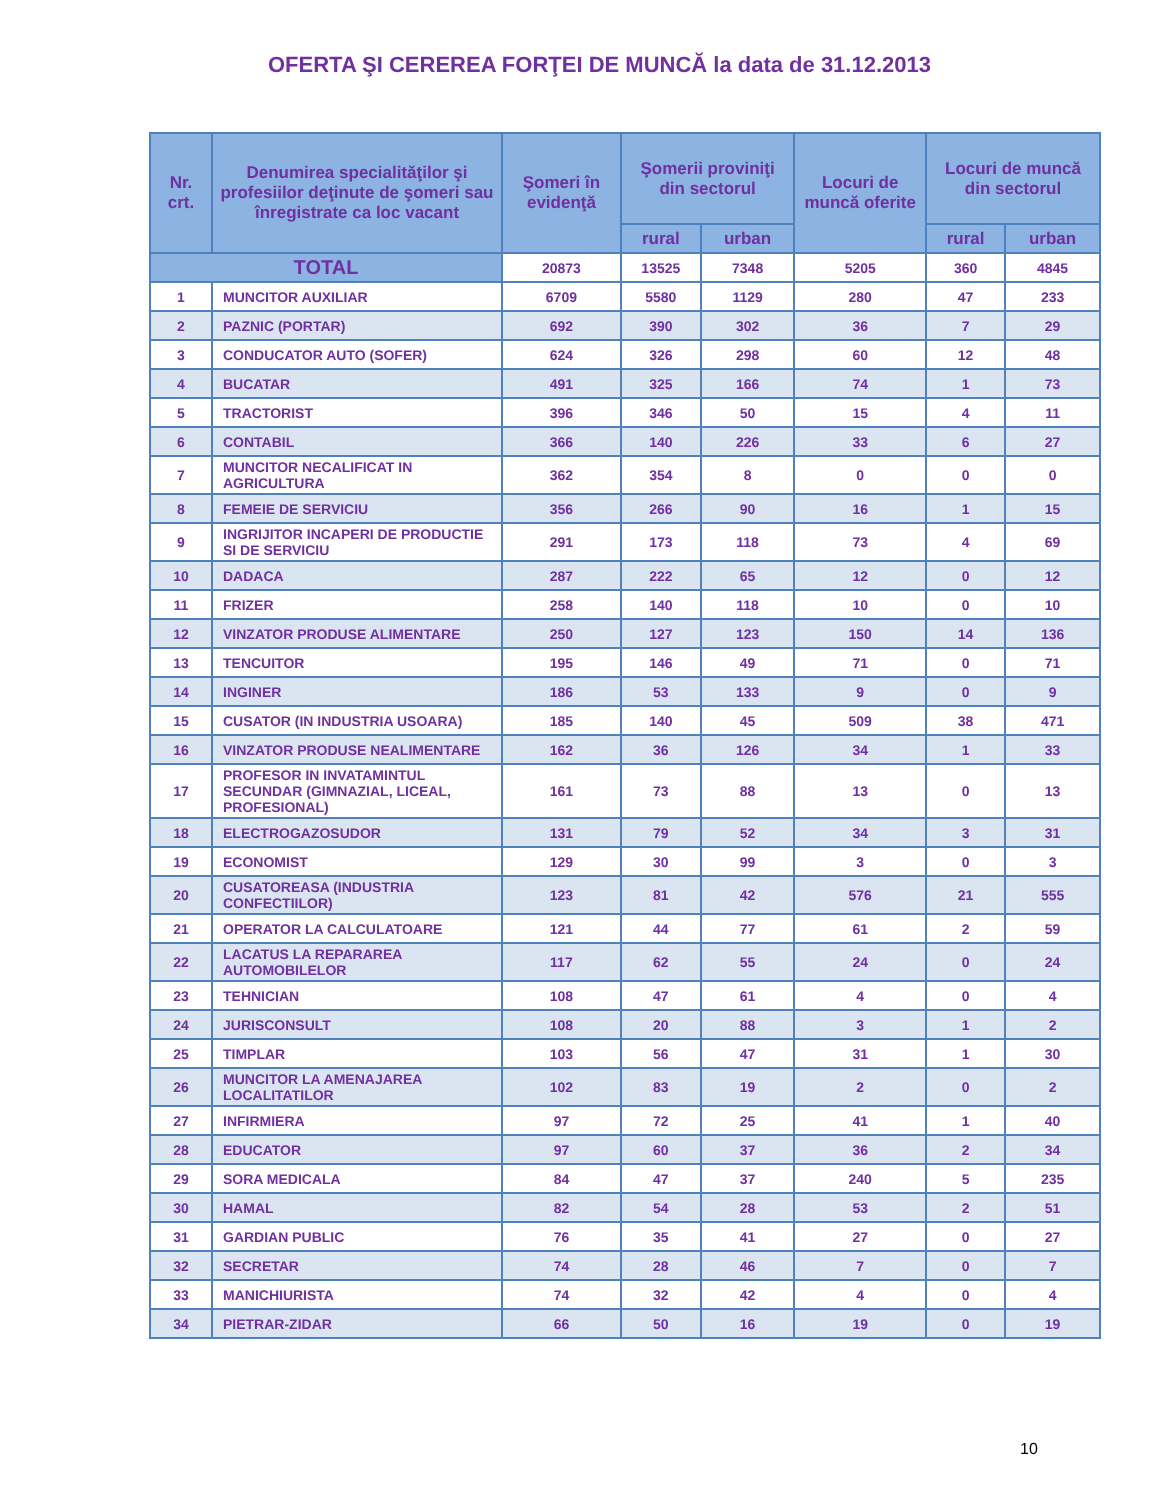OFERTA ŞI CEREREA FORŢEI DE MUNCĂ la data de 31.12.2013
| Nr. crt. | Denumirea specialităţilor şi profesiilor deţinute de şomeri sau înregistrate ca loc vacant | Şomeri în evidenţă | Şomerii proviniţi din sectorul | | Locuri de muncă oferite | Locuri de muncă din sectorul | |
| --- | --- | --- | --- | --- | --- | --- | --- |
| | | | rural | urban | | rural | urban |
| TOTAL | | 20873 | 13525 | 7348 | 5205 | 360 | 4845 |
| 1 | MUNCITOR AUXILIAR | 6709 | 5580 | 1129 | 280 | 47 | 233 |
| 2 | PAZNIC (PORTAR) | 692 | 390 | 302 | 36 | 7 | 29 |
| 3 | CONDUCATOR AUTO (SOFER) | 624 | 326 | 298 | 60 | 12 | 48 |
| 4 | BUCATAR | 491 | 325 | 166 | 74 | 1 | 73 |
| 5 | TRACTORIST | 396 | 346 | 50 | 15 | 4 | 11 |
| 6 | CONTABIL | 366 | 140 | 226 | 33 | 6 | 27 |
| 7 | MUNCITOR NECALIFICAT IN AGRICULTURA | 362 | 354 | 8 | 0 | 0 | 0 |
| 8 | FEMEIE DE SERVICIU | 356 | 266 | 90 | 16 | 1 | 15 |
| 9 | INGRIJITOR INCAPERI DE PRODUCTIE SI DE SERVICIU | 291 | 173 | 118 | 73 | 4 | 69 |
| 10 | DADACA | 287 | 222 | 65 | 12 | 0 | 12 |
| 11 | FRIZER | 258 | 140 | 118 | 10 | 0 | 10 |
| 12 | VINZATOR PRODUSE ALIMENTARE | 250 | 127 | 123 | 150 | 14 | 136 |
| 13 | TENCUITOR | 195 | 146 | 49 | 71 | 0 | 71 |
| 14 | INGINER | 186 | 53 | 133 | 9 | 0 | 9 |
| 15 | CUSATOR (IN INDUSTRIA USOARA) | 185 | 140 | 45 | 509 | 38 | 471 |
| 16 | VINZATOR PRODUSE NEALIMENTARE | 162 | 36 | 126 | 34 | 1 | 33 |
| 17 | PROFESOR IN INVATAMINTUL SECUNDAR (GIMNAZIAL, LICEAL, PROFESIONAL) | 161 | 73 | 88 | 13 | 0 | 13 |
| 18 | ELECTROGAZOSUDOR | 131 | 79 | 52 | 34 | 3 | 31 |
| 19 | ECONOMIST | 129 | 30 | 99 | 3 | 0 | 3 |
| 20 | CUSATOREASA (INDUSTRIA CONFECTIILOR) | 123 | 81 | 42 | 576 | 21 | 555 |
| 21 | OPERATOR LA CALCULATOARE | 121 | 44 | 77 | 61 | 2 | 59 |
| 22 | LACATUS LA REPARAREA AUTOMOBILELOR | 117 | 62 | 55 | 24 | 0 | 24 |
| 23 | TEHNICIAN | 108 | 47 | 61 | 4 | 0 | 4 |
| 24 | JURISCONSULT | 108 | 20 | 88 | 3 | 1 | 2 |
| 25 | TIMPLAR | 103 | 56 | 47 | 31 | 1 | 30 |
| 26 | MUNCITOR LA AMENAJAREA LOCALITATILOR | 102 | 83 | 19 | 2 | 0 | 2 |
| 27 | INFIRMIERA | 97 | 72 | 25 | 41 | 1 | 40 |
| 28 | EDUCATOR | 97 | 60 | 37 | 36 | 2 | 34 |
| 29 | SORA MEDICALA | 84 | 47 | 37 | 240 | 5 | 235 |
| 30 | HAMAL | 82 | 54 | 28 | 53 | 2 | 51 |
| 31 | GARDIAN PUBLIC | 76 | 35 | 41 | 27 | 0 | 27 |
| 32 | SECRETAR | 74 | 28 | 46 | 7 | 0 | 7 |
| 33 | MANICHIURISTA | 74 | 32 | 42 | 4 | 0 | 4 |
| 34 | PIETRAR-ZIDAR | 66 | 50 | 16 | 19 | 0 | 19 |
10